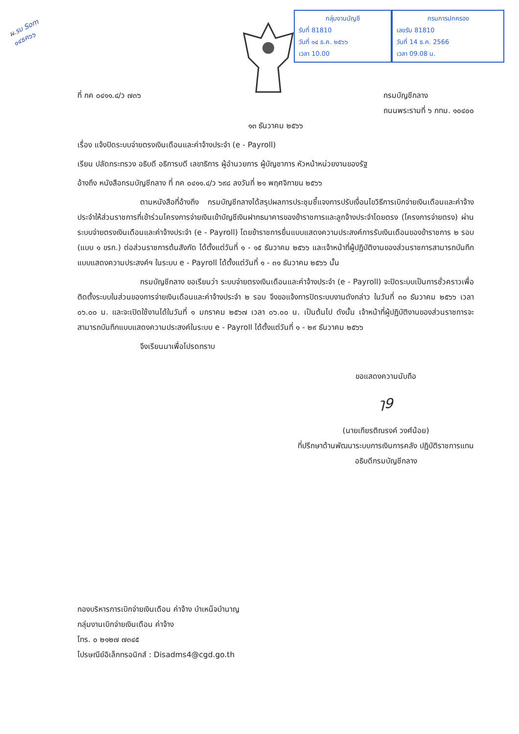ผ.รบ Som ๑๔ธค๖๖
กลุ่มงานบัญชี
รับที่ 81810
วันที่ ๑๔ ธ.ค. ๒๕๖๖
เวลา 10.00
กรมการปกครอง
เลขรับ 81810
วันที่ 14 ธ.ค. 2566
เวลา 09.08 น.
ที่ กค ๐๔๑๑.๔/ว ๗๓๖ กรมบัญชีกลาง
ถนนพระรามที่ ๖ กทม. ๑๐๔๐๐
๑๓ ธันวาคม ๒๕๖๖
เรื่อง แจ้งปิดระบบจ่ายตรงเงินเดือนและค่าจ้างประจำ (e - Payroll)
เรียน ปลัดกระทรวง อธิบดี อธิการบดี เลขาธิการ ผู้อำนวยการ ผู้บัญชาการ หัวหน้าหน่วยงานของรัฐ
อ้างถึง หนังสือกรมบัญชีกลาง ที่ กค ๐๔๑๑.๔/ว ๖๙๘ ลงวันที่ ๒๑ พฤศจิกายน ๒๕๖๖
ตามหนังสือที่อ้างถึง กรมบัญชีกลางได้สรุปผลการประชุมชี้แจงการปรับเงื่อนไขวิธีการเบิกจ่ายเงินเดือนและค่าจ้างประจำให้ส่วนราชการที่เข้าร่วมโครงการจ่ายเงินเข้าบัญชีเงินฝากธนาคารของข้าราชการและลูกจ้างประจำโดยตรง (โครงการจ่ายตรง) ผ่านระบบจ่ายตรงเงินเดือนและค่าจ้างประจำ (e - Payroll) โดยข้าราชการยื่นแบบแสดงความประสงค์การรับเงินเดือนของข้าราชการ ๒ รอบ (แบบ ๑ ขรก.) ต่อส่วนราชการต้นสังกัด ได้ตั้งแต่วันที่ ๑ - ๑๕ ธันวาคม ๒๕๖๖ และเจ้าหน้าที่ผู้ปฏิบัติงานของส่วนราชการสามารถบันทึกแบบแสดงความประสงค์ฯ ในระบบ e - Payroll ได้ตั้งแต่วันที่ ๑ - ๓๑ ธันวาคม ๒๕๖๖ นั้น
กรมบัญชีกลาง ขอเรียนว่า ระบบจ่ายตรงเงินเดือนและค่าจ้างประจำ (e - Payroll) จะปิดระบบเป็นการชั่วคราวเพื่อติดตั้งระบบในส่วนของการจ่ายเงินเดือนและค่าจ้างประจำ ๒ รอบ จึงขอแจ้งการปิดระบบงานดังกล่าว ในวันที่ ๓๐ ธันวาคม ๒๕๖๖ เวลา ๐๖.๐๐ น. และจะเปิดใช้งานได้ในวันที่ ๑ มกราคม ๒๕๖๗ เวลา ๐๖.๐๐ น. เป็นต้นไป ดังนั้น เจ้าหน้าที่ผู้ปฏิบัติงานของส่วนราชการจะสามารถบันทึกแบบแสดงความประสงค์ในระบบ e - Payroll ได้ตั้งแต่วันที่ ๑ - ๒๙ ธันวาคม ๒๕๖๖
จึงเรียนมาเพื่อโปรดทราบ
ขอแสดงความนับถือ
ๅ9
(นายเกียรติณรงค์ วงศ์น้อย)
ที่ปรึกษาด้านพัฒนาระบบการเงินการคลัง ปฏิบัติราชการแทน
อธิบดีกรมบัญชีกลาง
กองบริหารการเบิกจ่ายเงินเดือน ค่าจ้าง บำเหน็จบำนาญ
กลุ่มงานเบิกจ่ายเงินเดือน ค่าจ้าง
โทร. ๐ ๒๑๒๗ ๗๓๔๕
ไปรษณีย์อิเล็กทรอนิกส์ : Disadms4@cgd.go.th